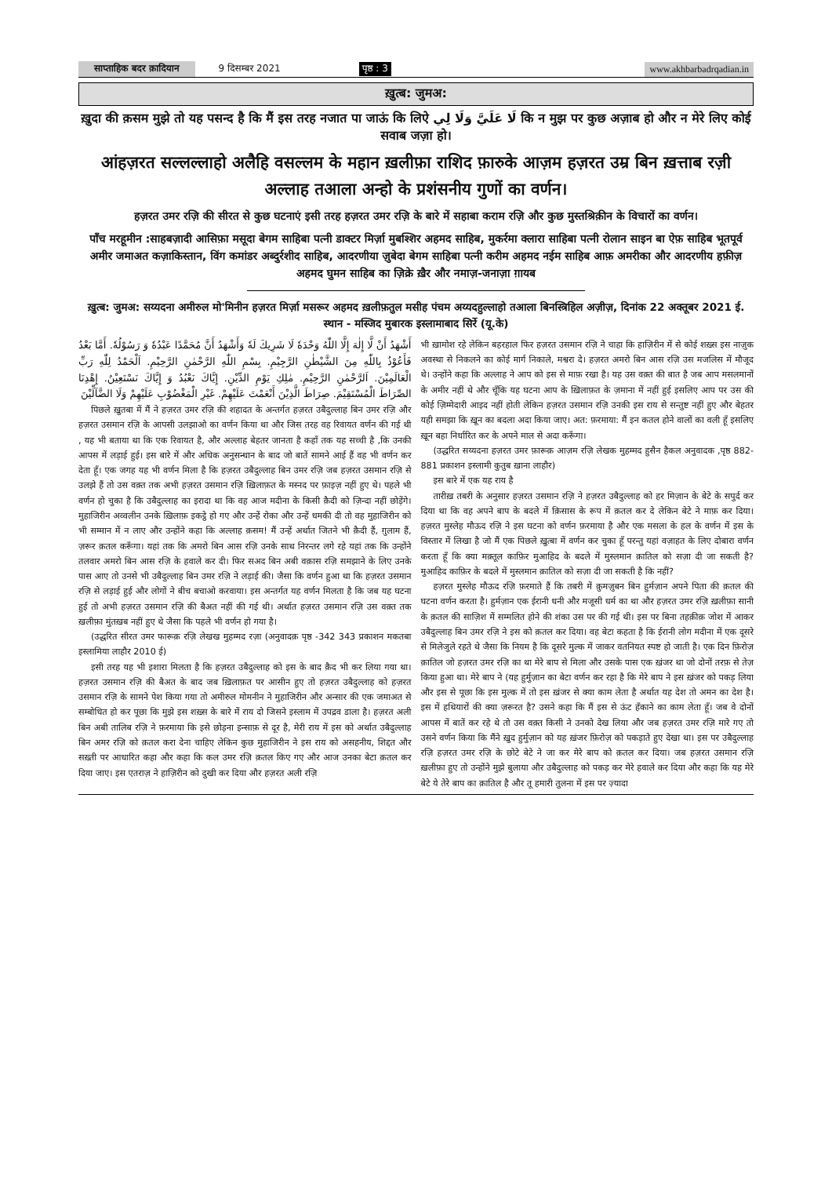साप्ताहिक बदर क़ादियान 9 दिसम्बर 2021 पृष्ठ : 3 www.akhbarbadrqadian.in
ख़ुत्ब: जुमअ:
ख़ुदा की क़सम मुझे तो यह पसन्द है कि मैं इस तरह नजात पा जाऊं कि लिऐ لَا عَلَيَّ وَلَا لِي कि न मुझ पर कुछ अज़ाब हो और न मेरे लिए कोई सवाब जज़ा हो।
आंहज़रत सल्लल्लाहो अलैहि वसल्लम के महान ख़लीफ़ा राशिद फ़ारुके आज़म हज़रत उम्र बिन ख़त्ताब रज़ी अल्लाह तआला अन्हो के प्रशंसनीय गुणों का वर्णन।
हज़रत उमर रज़ि की सीरत से कुछ घटनाएं इसी तरह हज़रत उमर रज़ि के बारे में सहाबा कराम रज़ि और कुछ मुस्तश्रिक़ीन के विचारों का वर्णन।
पाँच मरहूमीन :साहबज़ादी आसिफ़ा मसूदा बेगम साहिबा पत्नी डाक्टर मिर्ज़ा मुबश्शिर अहमद साहिब, मुकर्रमा क्लारा साहिबा पत्नी रोलान साइन बा ऐफ़ साहिब भूतपूर्व अमीर जमाअत कज़ाकिस्तान, विंग कमांडर अब्दुर्रशीद साहिब, आदरणीया ज़ुबेदा बेगम साहिबा पत्नी करीम अहमद नईम साहिब आफ़ अमरीका और आदरणीय हफ़ीज़ अहमद घुमन साहिब का ज़िक्रे ख़ैर और नमाज़-जनाज़ा ग़ायब
ख़ुत्ब: जुमअ: सय्यदना अमीरुल मो'मिनीन हज़रत मिर्ज़ा मसरूर अहमद ख़लीफ़तुल मसीह पंचम अय्यदहुल्लाहो तआला बिनस्त्रिहिल अज़ीज़, दिनांक 22 अक्तूबर 2021 ई. स्थान - मस्जिद मुबारक इस्लामाबाद सिर्रे (यू.के)
أَشْهَدُ أَنْ لَّا إِلٰهَ إِلَّا اللّٰهُ وَحْدَهٗ لَا شَرِيكَ لَهٗ وَأَشْهَدُ أَنَّ مُحَمَّدًا عَبْدُهٗ وَ رَسُوْلُهٗ. أَمَّا بَعْدُ فَأَعُوْذُ بِاللّٰهِ مِنَ الشَّيْطٰنِ الرَّجِيْمِ. بِسْمِ اللّٰهِ الرَّحْمٰنِ الرَّحِيْمِ. اَلْحَمْدُ لِلّٰهِ رَبِّ الْعَالَمِيْنَ. اَلرَّحْمٰنِ الرَّحِيْمِ. مٰلِكِ يَوْمِ الدِّيْنِ. إِيَّاكَ نَعْبُدُ وَ إِيَّاكَ نَسْتَعِيْنُ. إِهْدِنَا الصِّرَاطَ الْمُسْتَقِيْمَ. صِرَاطَ الَّذِيْنَ أَنْعَمْتَ عَلَيْهِمْ. غَيْرِ الْمَغْضُوْبِ عَلَيْهِمْ وَلَا الضَّآلِّيْنَ
पिछले ख़ुतबा में मैं ने हज़रत उमर रज़ि की शहादत के अन्तर्गत हज़रत उबैदुल्लाह बिन उमर रज़ि और हज़रत उसमान रज़ि के आपसी उलझाओ का वर्णन किया था और जिस तरह वह रिवायत वर्णन की गई थी , यह भी बताया था कि एक रिवायत है, और अल्लाह बेहतर जानता है कहाँ तक यह सच्ची है ,कि उनकी आपस में लड़ाई हुई। इस बारे में और अधिक अनुसन्धान के बाद जो बातें सामने आई हैं वह भी वर्णन कर देता हूँ। एक जगह यह भी वर्णन मिला है कि हज़रत उबैदुल्लाह बिन उमर रज़ि जब हज़रत उसमान रज़ि से उलझे हैं तो उस वक़्त तक अभी हज़रत उसमान रज़ि ख़िलाफ़त के मस्नद पर फ़ाइज़ नहीं हुए थे। पहले भी वर्णन हो चुका है कि उबैदुल्लाह का इरादा था कि वह आज मदीना के किसी क़ैदी को ज़िन्दा नहीं छोड़ेंगे। मुहाजिरीन अव्वलीन उनके ख़िलाफ़ इकट्ठे हो गए और उन्हें रोका और उन्हें धमकी दी तो वह मुहाजिरीन को भी सम्मान में न लाए और उन्होंने कहा कि अल्लाह क़सम! मैं उन्हें अर्थात जितने भी क़ैदी हैं, ग़ुलाम हैं, ज़रूर क़तल करूँगा। यहां तक कि अमरो बिन आस रज़ि उनके साथ निरन्तर लगे रहे यहां तक कि उन्होंने तलवार अमरो बिन आस रज़ि के हवाले कर दी। फिर सअद बिन अबी वक़ास रज़ि समझाने के लिए उनके पास आए तो उनसे भी उबैदुल्लाह बिन उमर रज़ि ने लड़ाई की। जैसा कि वर्णन हुआ था कि हज़रत उसमान रज़ि से लड़ाई हुई और लोगों ने बीच बचाओ करवाया। इस अन्तर्गत यह वर्णन मिलता है कि जब यह घटना हुई तो अभी हज़रत उसमान रज़ि की बैअत नहीं की गई थी। अर्थात हज़रत उसमान रज़ि उस वक़्त तक ख़लीफ़ा मुंतख़ब नहीं हुए थे जैसा कि पहले भी वर्णन हो गया है।
(उद्धरित सीरत उमर फारूक़ रज़ि लेखख मुहम्मद रज़ा (अनुवादक़ पृष्ठ -342 343 प्रकाशन मकतबा इस्लामिया लाहौर 2010 ई)
इसी तरह यह भी इशारा मिलता है कि हज़रत उबैदुल्लाह को इस के बाद क़ैद भी कर लिया गया था। हज़रत उसमान रज़ि की बैअत के बाद जब ख़िलाफ़त पर आसीन हुए तो हज़रत उबैदुल्लाह को हज़रत उसमान रज़ि के सामने पेश किया गया तो अमीरुल मोमनीन ने मुहाजिरीन और अन्सार की एक जमाअत से सम्बोधित हो कर पूछा कि मुझे इस शख़्स के बारे में राय दो जिसने इस्लाम में उपद्रव डाला है। हज़रत अली बिन अबी तालिब रज़ि ने फ़रमाया कि इसे छोड़ना इन्साफ़ से दूर है, मेरी राय में इस को अर्थात उबैदुल्लाह बिन अमर रज़ि को क़तल करा देना चाहिए लेकिन कुछ मुहाजिरीन ने इस राय को असहनीय, शिद्दत और सख़्ती पर आधारित कहा और कहा कि कल उमर रज़ि क़तल किए गए और आज उनका बेटा क़तल कर दिया जाए। इस एतराज़ ने हाज़िरीन को दुखी कर दिया और हज़रत अली रज़ि
भी ख़ामोश रहे लेकिन बहरहाल फिर हज़रत उसमान रज़ि ने चाहा कि हाज़िरीन में से कोई शख़्स इस नाज़ुक अवस्था से निकलने का कोई मार्ग निकाले, मश्वरा दे। हज़रत अमरो बिन आस रज़ि उस मजलिस में मौजूद थे। उन्होंने कहा कि अल्लाह ने आप को इस से माफ़ रखा है। यह उस वक़्त की बात है जब आप मसलमानों के अमीर नहीं थे और चूँकि यह घटना आप के ख़िलाफ़त के ज़माना में नहीं हुई इसलिए आप पर उस की कोई ज़िम्मेदारी आइद नहीं होती लेकिन हज़रत उसमान रज़ि उनकी इस राय से सन्तुष्ट नहीं हुए और बेहतर यही समझा कि ख़ून का बदला अदा किया जाए। अत: फ़रमाया: मैं इन कतल होने वालों का वली हूँ इसलिए ख़ून बहा निर्धारित कर के अपने माल से अदा करूँगा।
(उद्धरित सय्यदना हज़रत उमर फ़ारूक़ आज़म रज़ि लेखक मुहम्मद हुसैन हैकल अनुवादक ,पृष्ठ 882-881 प्रकाशन इस्लामी कुतुब ख़ाना लाहौर)
इस बारे में एक यह राय है
तारीख़ तबरी के अनुसार हज़रत उसमान रज़ि ने हज़रत उबैदुल्लाह को हर मिज़ान के बेटे के सपुर्द कर दिया था कि वह अपने बाप के बदले में क़िसास के रूप में क़तल कर दे लेकिन बेटे ने माफ़ कर दिया। हज़रत मुस्लेह मौऊद रज़ि ने इस घटना को वर्णन फ़रमाया है और एक मसला के हल के वर्णन में इस के विस्तार में लिखा है जो मैं एक पिछले ख़ुत्बा में वर्णन कर चुका हूँ परन्तु यहां वज़ाहत के लिए दोबारा वर्णन करता हूँ कि क्या मक़्तूल काफ़िर मुआहिद के बदले में मुस्लमान क़ातिल को सज़ा दी जा सकती है? मुआहिद काफ़िर के बदले में मुस्लमान क़ातिल को सज़ा दी जा सकती है कि नहीं?
हज़रत मुस्लेह मौऊद रज़ि फ़रमाते हैं कि तबरी में क़ुमज़ुबन बिन हुर्मज़ान अपने पिता की क़तल की घटना वर्णन करता है। हुर्मज़ान एक ईरानी धनी और मजूसी धर्म का था और हज़रत उमर रज़ि ख़लीफ़ा सानी के क़तल की साज़िश में सम्मलित होने की शंका उस पर की गई थी। इस पर बिना तहक़ीक़ जोश में आकर उबैदुल्लाह बिन उमर रज़ि ने इस को क़तल कर दिया। वह बेटा कहता है कि ईरानी लोग मदीना में एक दूसरे से मिलेजुले रहते थे जैसा कि नियम है कि दूसरे मुल्क में जाकर वतनियत स्पष्ट हो जाती है। एक दिन फ़िरोज़ क़ातिल जो हज़रत उमर रज़ि का था मेरे बाप से मिला और उसके पास एक ख़ंजर था जो दोनों तरफ़ से तेज़ किया हुआ था। मेरे बाप ने (यह हुर्मुज़ान का बेटा वर्णन कर रहा है कि मेरे बाप ने इस ख़ंजर को पकड़ लिया और इस से पूछा कि इस मुल्क में तो इस ख़ंजर से क्या काम लेता है अर्थात यह देश तो अमन का देश है। इस में हथियारों की क्या ज़रूरत है? उसने कहा कि मैं इस से ऊंट हँकाने का काम लेता हूँ। जब वे दोनों आपस में बातें कर रहे थे तो उस वक़्त किसी ने उनको देख लिया और जब हज़रत उमर रज़ि मारे गए तो उसने वर्णन किया कि मैंने ख़ुद हुर्मुज़ान को यह ख़ंजर फ़िरोज़ को पकड़ाते हुए देखा था। इस पर उबैदुल्लाह रज़ि हज़रत उमर रज़ि के छोटे बेटे ने जा कर मेरे बाप को क़तल कर दिया। जब हज़रत उसमान रज़ि ख़लीफ़ा हुए तो उन्होंने मुझे बुलाया और उबैदुल्लाह को पकड़ कर मेरे हवाले कर दिया और कहा कि यह मेरे बेटे ये तेरे बाप का क़ातिल है और तू हमारी तुलना में इस पर ज़्यादा